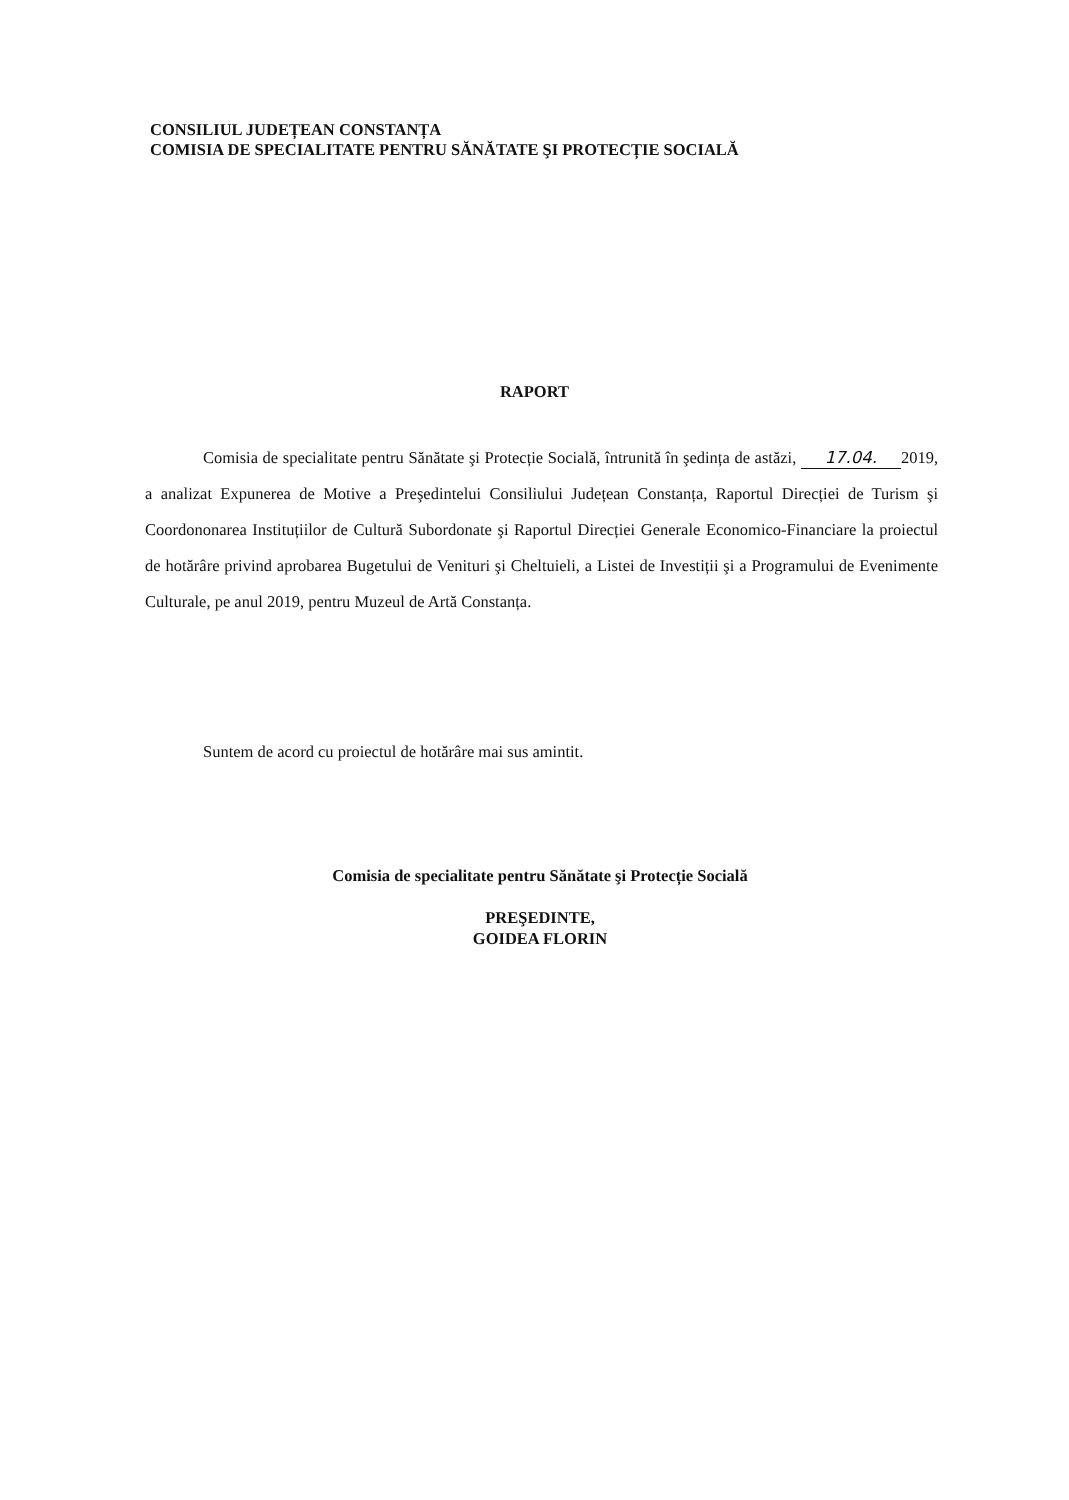CONSILIUL JUDEȚEAN CONSTANȚA
COMISIA DE SPECIALITATE PENTRU SĂNĂTATE ŞI PROTECȚIE SOCIALĂ
RAPORT
Comisia de specialitate pentru Sănătate şi Protecție Socială, întrunită în şedința de astăzi, 17.04. 2019, a analizat Expunerea de Motive a Preşedintelui Consiliului Județean Constanța, Raportul Direcției de Turism şi Coordononarea Instituțiilor de Cultură Subordonate şi Raportul Direcției Generale Economico-Financiare la proiectul de hotărâre privind aprobarea Bugetului de Venituri şi Cheltuieli, a Listei de Investiții şi a Programului de Evenimente Culturale, pe anul 2019, pentru Muzeul de Artă Constanța.
Suntem de acord cu proiectul de hotărâre mai sus amintit.
Comisia de specialitate pentru Sănătate şi Protecție Socială
PREŞEDINTE,
GOIDEA FLORIN